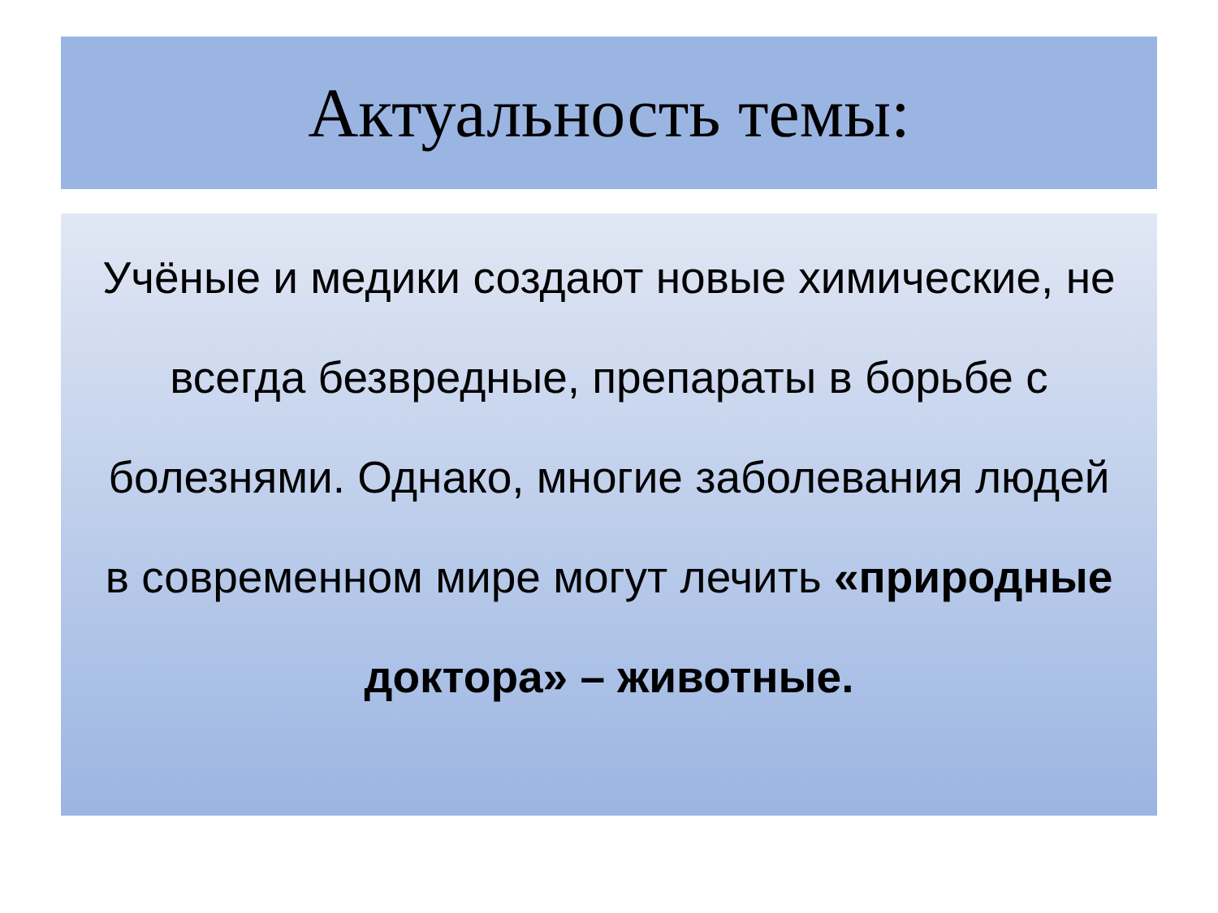Актуальность темы:
Учёные и медики создают новые химические, не всегда безвредные, препараты в борьбе с болезнями. Однако, многие заболевания людей в современном мире могут лечить «природные доктора» – животные.